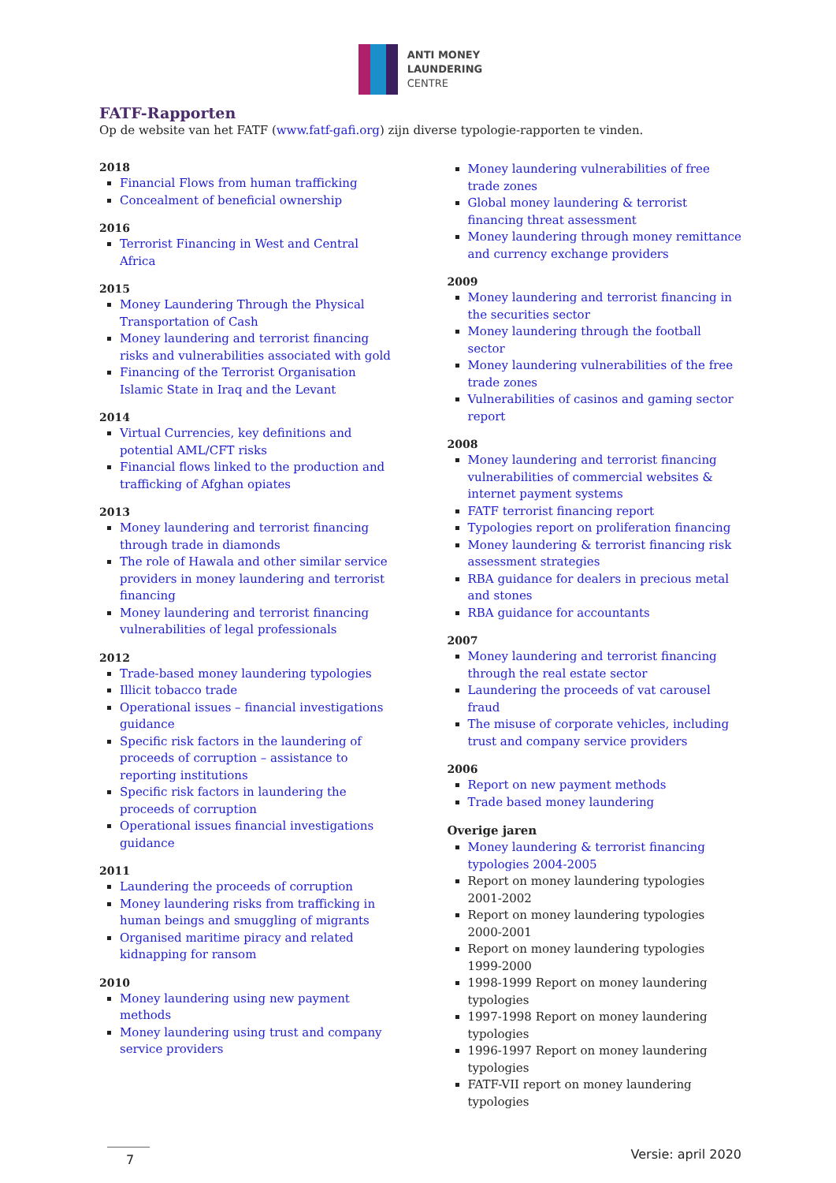ANTI MONEY
LAUNDERING
CENTRE
FATF-Rapporten
Op de website van het FATF (www.fatf-gafi.org) zijn diverse typologie-rapporten te vinden.
2018
Financial Flows from human trafficking
Concealment of beneficial ownership
2016
Terrorist Financing in West and Central Africa
2015
Money Laundering Through the Physical Transportation of Cash
Money laundering and terrorist financing risks and vulnerabilities associated with gold
Financing of the Terrorist Organisation Islamic State in Iraq and the Levant
2014
Virtual Currencies, key definitions and potential AML/CFT risks
Financial flows linked to the production and trafficking of Afghan opiates
2013
Money laundering and terrorist financing through trade in diamonds
The role of Hawala and other similar service providers in money laundering and terrorist financing
Money laundering and terrorist financing vulnerabilities of legal professionals
2012
Trade-based money laundering typologies
Illicit tobacco trade
Operational issues – financial investigations guidance
Specific risk factors in the laundering of proceeds of corruption – assistance to reporting institutions
Specific risk factors in laundering the proceeds of corruption
Operational issues financial investigations guidance
2011
Laundering the proceeds of corruption
Money laundering risks from trafficking in human beings and smuggling of migrants
Organised maritime piracy and related kidnapping for ransom
2010
Money laundering using new payment methods
Money laundering using trust and company service providers
Money laundering vulnerabilities of free trade zones
Global money laundering & terrorist financing threat assessment
Money laundering through money remittance and currency exchange providers
2009
Money laundering and terrorist financing in the securities sector
Money laundering through the football sector
Money laundering vulnerabilities of the free trade zones
Vulnerabilities of casinos and gaming sector report
2008
Money laundering and terrorist financing vulnerabilities of commercial websites & internet payment systems
FATF terrorist financing report
Typologies report on proliferation financing
Money laundering & terrorist financing risk assessment strategies
RBA guidance for dealers in precious metal and stones
RBA guidance for accountants
2007
Money laundering and terrorist financing through the real estate sector
Laundering the proceeds of vat carousel fraud
The misuse of corporate vehicles, including trust and company service providers
2006
Report on new payment methods
Trade based money laundering
Overige jaren
Money laundering & terrorist financing typologies 2004-2005
Report on money laundering typologies 2001-2002
Report on money laundering typologies 2000-2001
Report on money laundering typologies 1999-2000
1998-1999 Report on money laundering typologies
1997-1998 Report on money laundering typologies
1996-1997 Report on money laundering typologies
FATF-VII report on money laundering typologies
7 Versie: april 2020